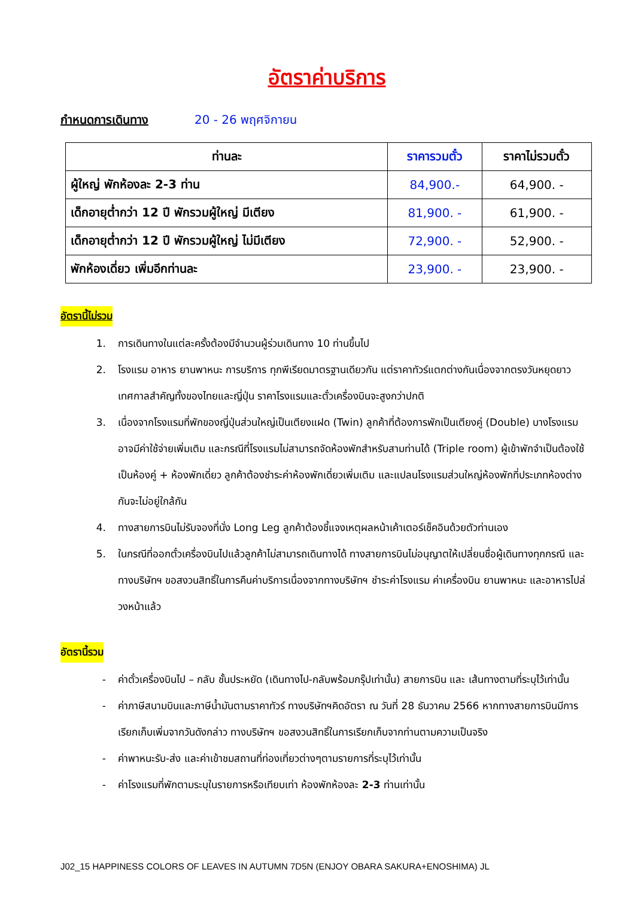อัตราค่าบริการ
กำหนดการเดินทาง 20 - 26 พฤศจิกายน
| ท่านละ | ราคารวมตั๋ว | ราคาไม่รวมตั๋ว |
| --- | --- | --- |
| ผู้ใหญ่ พักห้องละ 2-3 ท่าน | 84,900.- | 64,900. - |
| เด็กอายุต่ำกว่า 12 ปี พักรวมผู้ใหญ่ มีเตียง | 81,900. - | 61,900. - |
| เด็กอายุต่ำกว่า 12 ปี พักรวมผู้ใหญ่ ไม่มีเตียง | 72,900. - | 52,900. - |
| พักห้องเดี่ยว เพิ่มอีกท่านละ | 23,900. - | 23,900. - |
อัตรานี้ไม่รวม
1. การเดินทางในแต่ละครั้งต้องมีจำนวนผู้ร่วมเดินทาง 10 ท่านขึ้นไป
2. โรงแรม อาหาร ยานพาหนะ การบริการ ทุกพีเรียดมาตรฐานเดียวกัน แต่ราคาทัวร์แตกต่างกันเนื่องจากตรงวันหยุดยาว เทศกาลสำคัญทั้งของไทยและญี่ปุ่น ราคาโรงแรมและตั๋วเครื่องบินจะสูงกว่าปกติ
3. เนื่องจากโรงแรมที่พักของญี่ปุ่นส่วนใหญ่เป็นเตียงแฝด (Twin) ลูกค้าที่ต้องการพักเป็นเตียงคู่ (Double) บางโรงแรมอาจมีค่าใช้จ่ายเพิ่มเติม และกรณีที่โรงแรมไม่สามารถจัดห้องพักสำหรับสามท่านได้ (Triple room) ผู้เข้าพักจำเป็นต้องใช้เป็นห้องคู่ + ห้องพักเดี่ยว ลูกค้าต้องชำระค่าห้องพักเดี่ยวเพิ่มเติม และแปลนโรงแรมส่วนใหญ่ห้องพักที่ประเภทห้องต่างกันจะไม่อยู่ใกล้กัน
4. ทางสายการบินไม่รับจองที่นั่ง Long Leg ลูกค้าต้องชี้แจงเหตุผลหน้าเค้าเตอร์เช็คอินด้วยตัวท่านเอง
5. ในกรณีที่ออกตั๋วเครื่องบินไปแล้วลูกค้าไม่สามารถเดินทางได้ ทางสายการบินไม่อนุญาตให้เปลี่ยนชื่อผู้เดินทางทุกกรณี และทางบริษัทฯ ขอสงวนสิทธิ์ในการคืนค่าบริการเนื่องจากทางบริษัทฯ ชำระค่าโรงแรม ค่าเครื่องบิน ยานพาหนะ และอาหารไปล่วงหน้าแล้ว
อัตรานี้รวม
- ค่าตั๋วเครื่องบินไป – กลับ ชั้นประหยัด (เดินทางไป-กลับพร้อมกรุ๊ปเท่านั้น) สายการบิน และ เส้นทางตามที่ระบุไว้เท่านั้น
- ค่าภาษีสนามบินและภาษีน้ำมันตามราคาทัวร์ ทางบริษัทฯคิดอัตรา ณ วันที่ 28 ธันวาคม 2566 หากทางสายการบินมีการเรียกเก็บเพิ่มจากวันดังกล่าว ทางบริษัทฯ ขอสงวนสิทธิ์ในการเรียกเก็บจากท่านตามความเป็นจริง
- ค่าพาหนะรับ-ส่ง และค่าเข้าชมสถานที่ท่องเที่ยวต่างๆตามรายการที่ระบุไว้เท่านั้น
- ค่าโรงแรมที่พักตามระบุในรายการหรือเทียบเท่า ห้องพักห้องละ 2-3 ท่านเท่านั้น
J02_15 HAPPINESS COLORS OF LEAVES IN AUTUMN 7D5N (ENJOY OBARA SAKURA+ENOSHIMA) JL